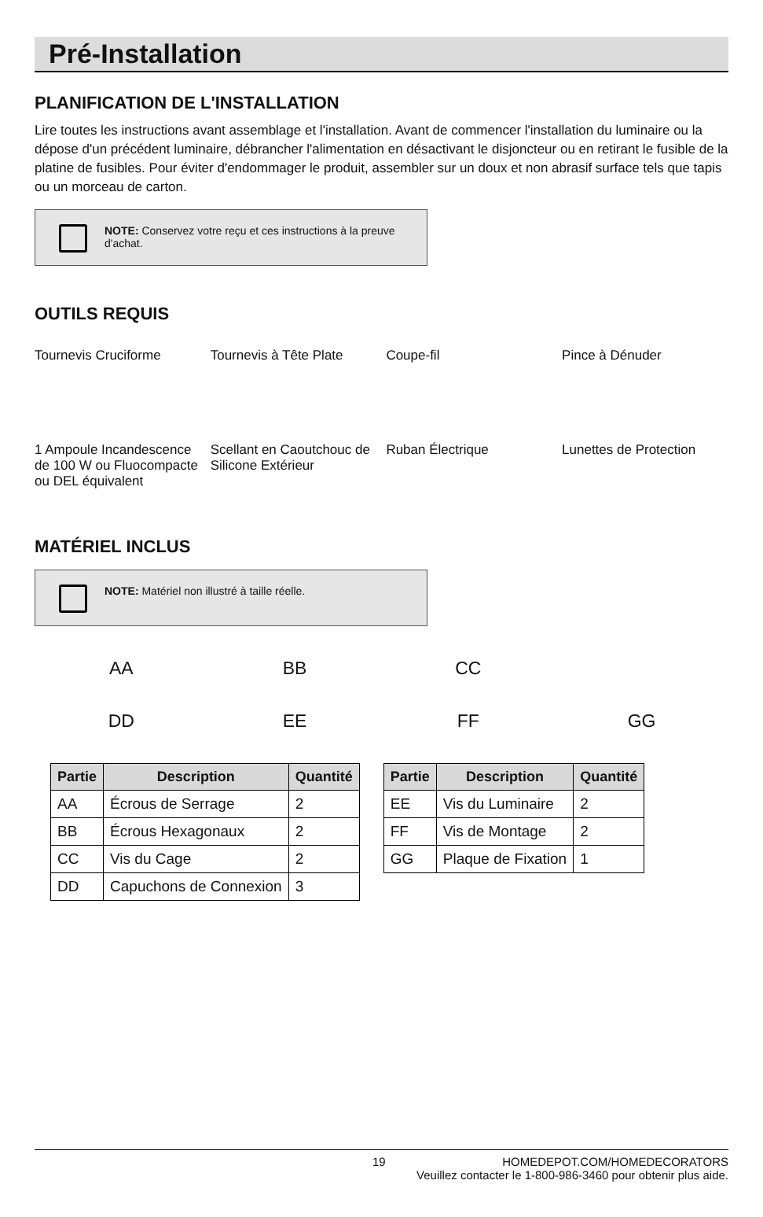Pré-Installation
PLANIFICATION DE L'INSTALLATION
Lire toutes les instructions avant assemblage et l'installation. Avant de commencer l'installation du luminaire ou la dépose d'un précédent luminaire, débrancher l'alimentation en désactivant le disjoncteur ou en retirant le fusible de la platine de fusibles. Pour éviter d'endommager le produit, assembler sur un doux et non abrasif surface tels que tapis ou un morceau de carton.
NOTE: Conservez votre reçu et ces instructions à la preuve d'achat.
OUTILS REQUIS
Tournevis Cruciforme Tournevis à Tête Plate Coupe-fil Pince à Dénuder
1 Ampoule Incandescence de 100 W ou Fluocompacte ou DEL équivalent
Scellant en Caoutchouc de Silicone Extérieur
Ruban Électrique Lunettes de Protection
MATÉRIEL INCLUS
NOTE: Matériel non illustré à taille réelle.
AA
BB
CC
DD
EE
FF
GG
| Partie | Description | Quantité |
| --- | --- | --- |
| AA | Écrous de Serrage | 2 |
| BB | Écrous Hexagonaux | 2 |
| CC | Vis du Cage | 2 |
| DD | Capuchons de Connexion | 3 |
| Partie | Description | Quantité |
| --- | --- | --- |
| EE | Vis du Luminaire | 2 |
| FF | Vis de Montage | 2 |
| GG | Plaque de Fixation | 1 |
19 HOMEDEPOT.COM/HOMEDECORATORS
Veuillez contacter le 1-800-986-3460 pour obtenir plus aide.